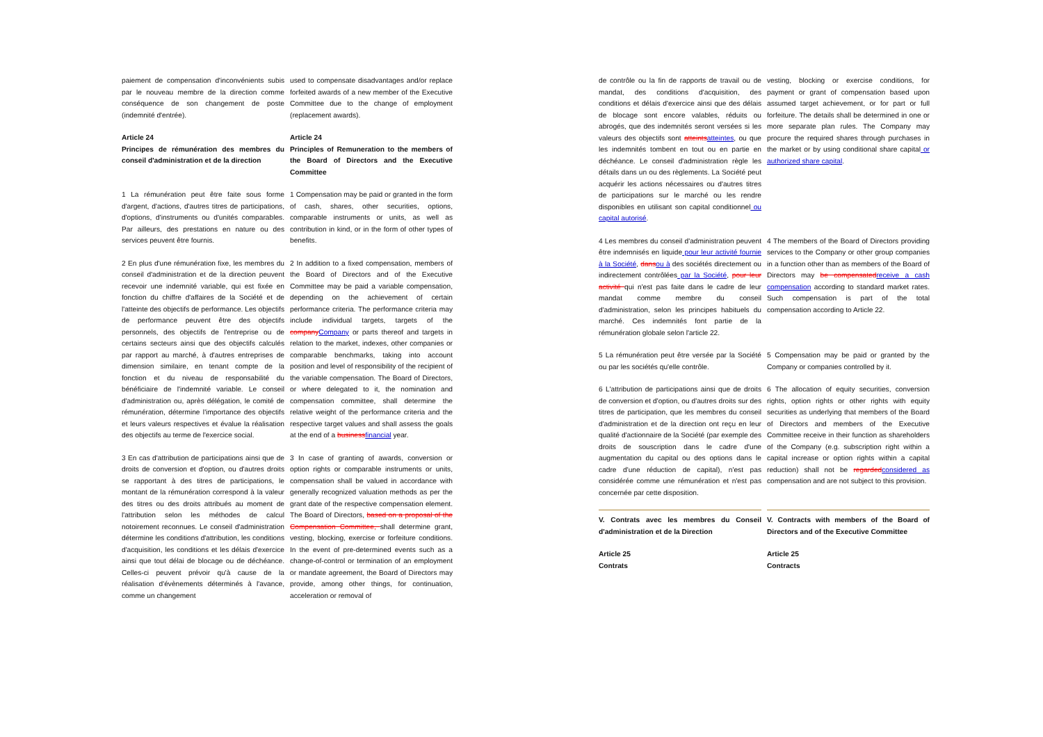paiement de compensation d'inconvénients subis par le nouveau membre de la direction comme conséquence de son changement de poste (indemnité d'entrée).
used to compensate disadvantages and/or replace forfeited awards of a new member of the Executive Committee due to the change of employment (replacement awards).
Article 24
Principes de rémunération des membres du conseil d'administration et de la direction
Article 24
Principles of Remuneration to the members of the Board of Directors and the Executive Committee
1 La rémunération peut être faite sous forme d'argent, d'actions, d'autres titres de participations, d'options, d'instruments ou d'unités comparables. Par ailleurs, des prestations en nature ou des services peuvent être fournis.
1 Compensation may be paid or granted in the form of cash, shares, other securities, options, comparable instruments or units, as well as contribution in kind, or in the form of other types of benefits.
2 En plus d'une rémunération fixe, les membres du conseil d'administration et de la direction peuvent recevoir une indemnité variable, qui est fixée en fonction du chiffre d'affaires de la Société et de l'atteinte des objectifs de performance. Les objectifs de performance peuvent être des objectifs personnels, des objectifs de l'entreprise ou de certains secteurs ainsi que des objectifs calculés par rapport au marché, à d'autres entreprises de dimension similaire, en tenant compte de la fonction et du niveau de responsabilité du bénéficiaire de l'indemnité variable. Le conseil d'administration ou, après délégation, le comité de rémunération, détermine l'importance des objectifs et leurs valeurs respectives et évalue la réalisation des objectifs au terme de l'exercice social.
2 In addition to a fixed compensation, members of the Board of Directors and of the Executive Committee may be paid a variable compensation, depending on the achievement of certain performance criteria. The performance criteria may include individual targets, targets of the company Company or parts thereof and targets in relation to the market, indexes, other companies or comparable benchmarks, taking into account position and level of responsibility of the recipient of the variable compensation. The Board of Directors, or where delegated to it, the nomination and compensation committee, shall determine the relative weight of the performance criteria and the respective target values and shall assess the goals at the end of a business financial year.
3 En cas d'attribution de participations ainsi que de droits de conversion et d'option, ou d'autres droits se rapportant à des titres de participations, le montant de la rémunération correspond à la valeur des titres ou des droits attribués au moment de l'attribution selon les méthodes de calcul notoirement reconnues. Le conseil d'administration détermine les conditions d'attribution, les conditions d'acquisition, les conditions et les délais d'exercice ainsi que tout délai de blocage ou de déchéance. Celles-ci peuvent prévoir qu'à cause de la réalisation d'évènements déterminés à l'avance, comme un changement
3 In case of granting of awards, conversion or option rights or comparable instruments or units, compensation shall be valued in accordance with generally recognized valuation methods as per the grant date of the respective compensation element. The Board of Directors, based on a proposal of the Compensation Committee, shall determine grant, vesting, blocking, exercise or forfeiture conditions. In the event of pre-determined events such as a change-of-control or termination of an employment or mandate agreement, the Board of Directors may provide, among other things, for continuation, acceleration or removal of
de contrôle ou la fin de rapports de travail ou de mandat, des conditions d'acquisition, des conditions et délais d'exercice ainsi que des délais de blocage sont encore valables, réduits ou abrogés, que des indemnités seront versées si les valeurs des objectifs sont atteints atteintes, ou que les indemnités tombent en tout ou en partie en déchéance. Le conseil d'administration règle les détails dans un ou des règlements. La Société peut acquérir les actions nécessaires ou d'autres titres de participations sur le marché ou les rendre disponibles en utilisant son capital conditionnel ou capital autorisé.
vesting, blocking or exercise conditions, for payment or grant of compensation based upon assumed target achievement, or for part or full forfeiture. The details shall be determined in one or more separate plan rules. The Company may procure the required shares through purchases in the market or by using conditional share capital or authorized share capital.
4 Les membres du conseil d'administration peuvent être indemnisés en liquide pour leur activité fournie à la Société, dans ou à des sociétés directement ou indirectement contrôlées par la Société, pour leur activité qui n'est pas faite dans le cadre de leur mandat comme membre du conseil d'administration, selon les principes habituels du marché. Ces indemnités font partie de la rémunération globale selon l'article 22.
4 The members of the Board of Directors providing services to the Company or other group companies in a function other than as members of the Board of Directors may be compensated receive a cash compensation according to standard market rates. Such compensation is part of the total compensation according to Article 22.
5 La rémunération peut être versée par la Société ou par les sociétés qu'elle contrôle.
5 Compensation may be paid or granted by the Company or companies controlled by it.
6 L'attribution de participations ainsi que de droits de conversion et d'option, ou d'autres droits sur des titres de participation, que les membres du conseil d'administration et de la direction ont reçu en leur qualité d'actionnaire de la Société (par exemple des droits de souscription dans le cadre d'une augmentation du capital ou des options dans le cadre d'une réduction de capital), n'est pas considérée comme une rémunération et n'est pas concernée par cette disposition.
6 The allocation of equity securities, conversion rights, option rights or other rights with equity securities as underlying that members of the Board of Directors and members of the Executive Committee receive in their function as shareholders of the Company (e.g. subscription right within a capital increase or option rights within a capital reduction) shall not be regarded considered as compensation and are not subject to this provision.
V. Contrats avec les membres du Conseil d'administration et de la Direction
V. Contracts with members of the Board of Directors and of the Executive Committee
Article 25
Contrats
Article 25
Contracts